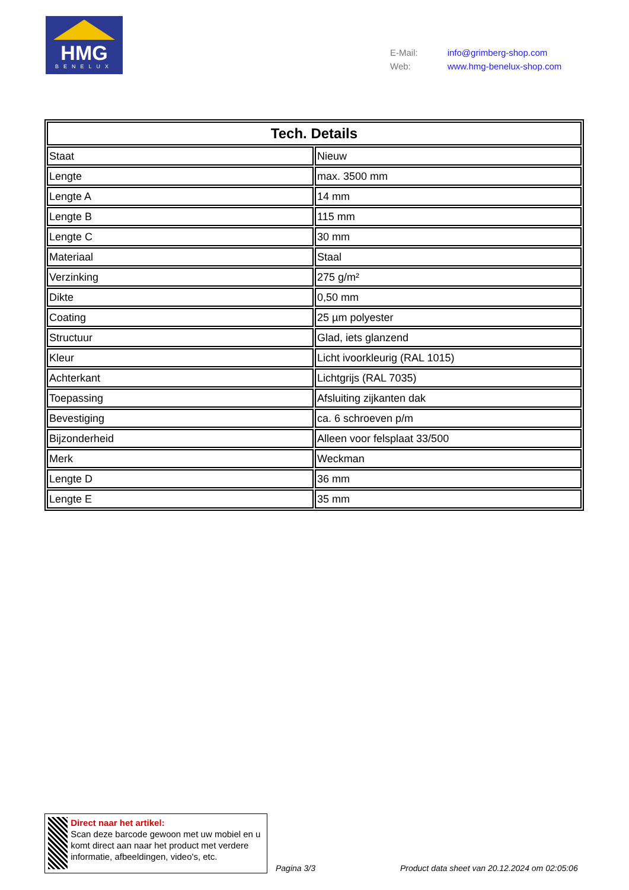HMG
BENELUX
| E-Mail: | info@grimberg-shop.com |
| Web: | www.hmg-benelux-shop.com |
| Tech. Details | |
| --- | --- |
| Staat | Nieuw |
| Lengte | max. 3500 mm |
| Lengte A | 14 mm |
| Lengte B | 115 mm |
| Lengte C | 30 mm |
| Materiaal | Staal |
| Verzinking | 275 g/m² |
| Dikte | 0,50 mm |
| Coating | 25 µm polyester |
| Structuur | Glad, iets glanzend |
| Kleur | Licht ivoorkleurig (RAL 1015) |
| Achterkant | Lichtgrijs (RAL 7035) |
| Toepassing | Afsluiting zijkanten dak |
| Bevestiging | ca. 6 schroeven p/m |
| Bijzonderheid | Alleen voor felsplaat 33/500 |
| Merk | Weckman |
| Lengte D | 36 mm |
| Lengte E | 35 mm |
Direct naar het artikel:
Scan deze barcode gewoon met uw mobiel en u komt direct aan naar het product met verdere informatie, afbeeldingen, video's, etc.
Pagina 3/3
Product data sheet van 20.12.2024 om 02:05:06